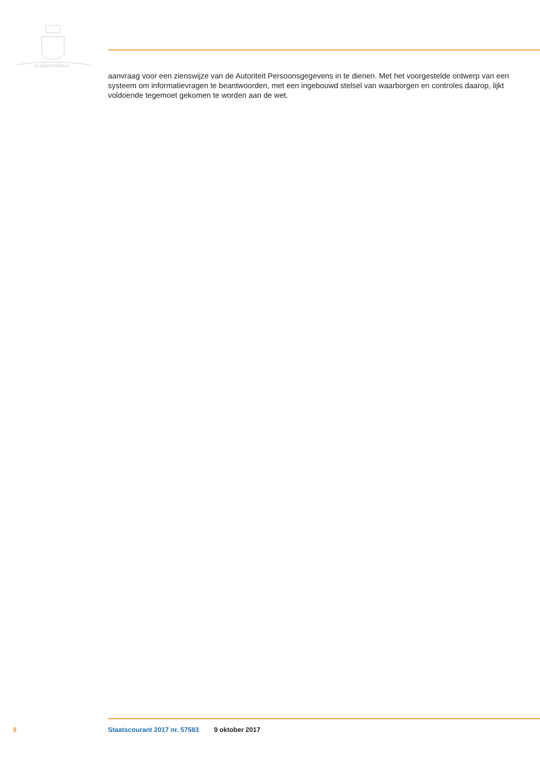JE MAINTIENDRAI
aanvraag voor een zienswijze van de Autoriteit Persoonsgegevens in te dienen. Met het voorgestelde ontwerp van een systeem om informatievragen te beantwoorden, met een ingebouwd stelsel van waarborgen en controles daarop, lijkt voldoende tegemoet gekomen te worden aan de wet.
9 Staatscourant 2017 nr. 57583 9 oktober 2017